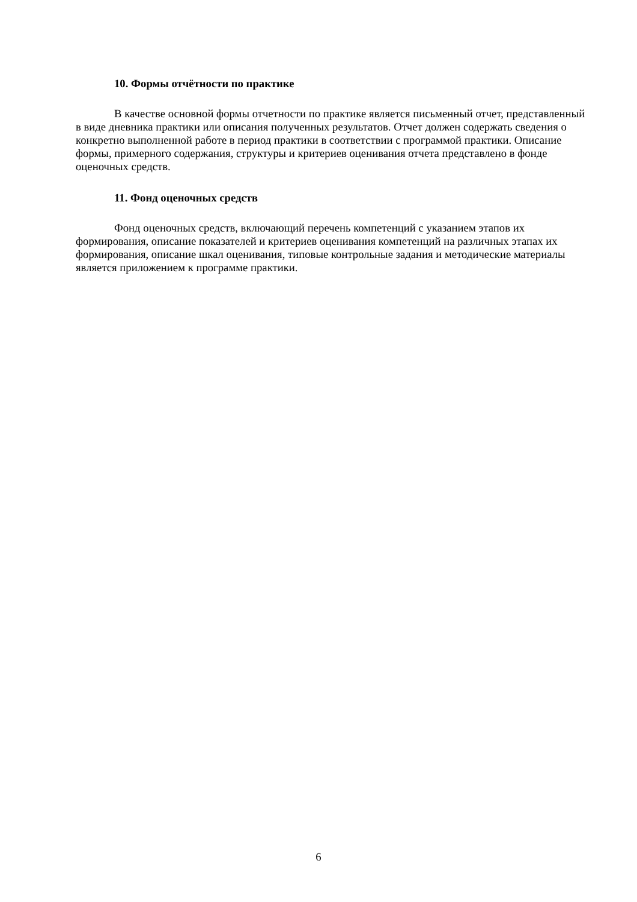10. Формы отчётности по практике
В качестве основной формы отчетности по практике является письменный отчет, представленный в виде дневника практики или описания полученных результатов. Отчет должен содержать сведения о конкретно выполненной работе в период практики в соответствии с программой практики. Описание формы, примерного содержания, структуры и критериев оценивания отчета представлено в фонде оценочных средств.
11. Фонд оценочных средств
Фонд оценочных средств, включающий перечень компетенций с указанием этапов их формирования, описание показателей и критериев оценивания компетенций на различных этапах их формирования, описание шкал оценивания, типовые контрольные задания и методические материалы является приложением к программе практики.
6